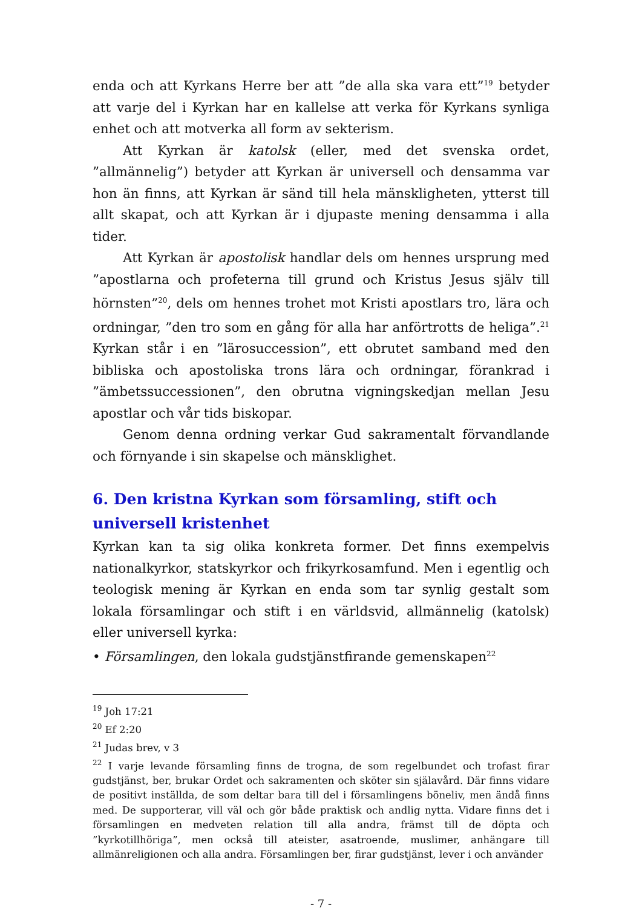enda och att Kyrkans Herre ber att ”de alla ska vara ett”<sup>19</sup> betyder att varje del i Kyrkan har en kallelse att verka för Kyrkans synliga enhet och att motverka all form av sekterism.
Att Kyrkan är katolsk (eller, med det svenska ordet, ”allmännelig”) betyder att Kyrkan är universell och densamma var hon än finns, att Kyrkan är sänd till hela mänskligheten, ytterst till allt skapat, och att Kyrkan är i djupaste mening densamma i alla tider.
Att Kyrkan är apostolisk handlar dels om hennes ursprung med ”apostlarna och profeterna till grund och Kristus Jesus själv till hörnsten”<sup>20</sup>, dels om hennes trohet mot Kristi apostlars tro, lära och ordningar, ”den tro som en gång för alla har anförtrotts de heliga”.<sup>21</sup> Kyrkan står i en ”lärosuccession”, ett obrutet samband med den bibliska och apostoliska trons lära och ordningar, förankrad i ”ämbetssuccessionen”, den obrutna vigningskedjan mellan Jesu apostlar och vår tids biskopar.
Genom denna ordning verkar Gud sakramentalt förvandlande och förnyande i sin skapelse och mänsklighet.
6. Den kristna Kyrkan som församling, stift och universell kristenhet
Kyrkan kan ta sig olika konkreta former. Det finns exempelvis nationalkyrkor, statskyrkor och frikyrkosamfund. Men i egentlig och teologisk mening är Kyrkan en enda som tar synlig gestalt som lokala församlingar och stift i en världsvid, allmännelig (katolsk) eller universell kyrka:
• Församlingen, den lokala gudstjänstfirande gemenskapen<sup>22</sup>
<sup>19</sup> Joh 17:21
<sup>20</sup> Ef 2:20
<sup>21</sup> Judas brev, v 3
<sup>22</sup> I varje levande församling finns de trogna, de som regelbundet och trofast firar gudstjänst, ber, brukar Ordet och sakramenten och sköter sin själavård. Där finns vidare de positivt inställda, de som deltar bara till del i församlingens böneliv, men ändå finns med. De supporterar, vill väl och gör både praktisk och andlig nytta. Vidare finns det i församlingen en medveten relation till alla andra, främst till de döpta och ”kyrkotillhöriga”, men också till ateister, asatroende, muslimer, anhängare till allmänreligionen och alla andra. Församlingen ber, firar gudstjänst, lever i och använder
- 7 -